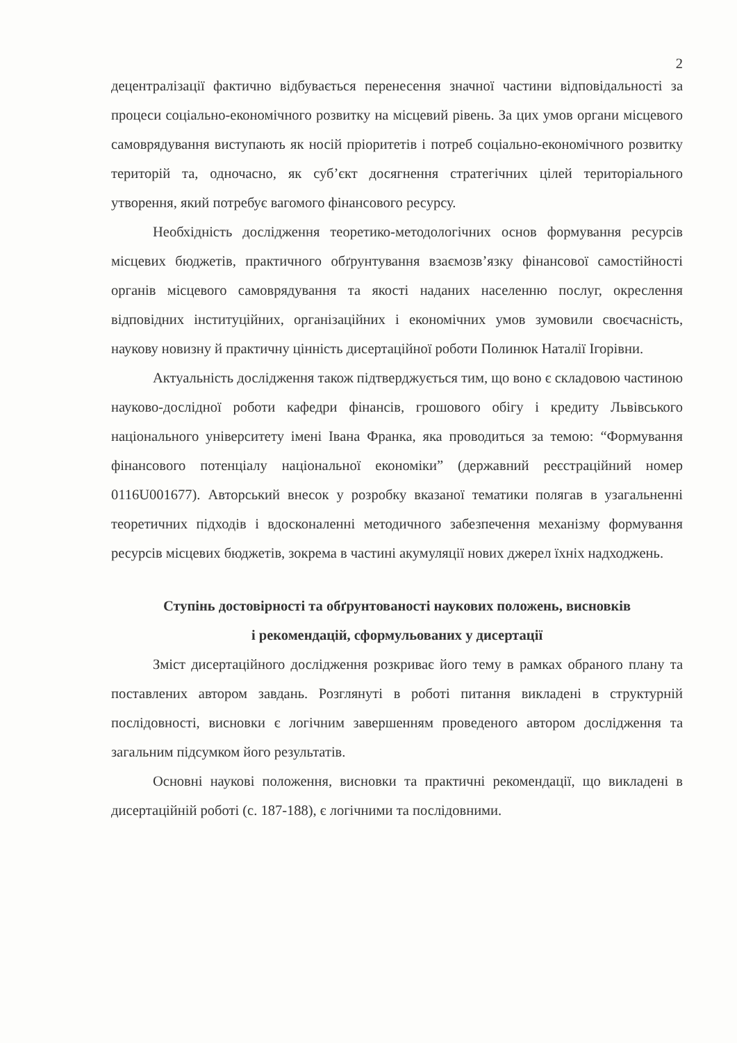2
децентралізації фактично відбувається перенесення значної частини відповідальності за процеси соціально-економічного розвитку на місцевий рівень. За цих умов органи місцевого самоврядування виступають як носій пріоритетів і потреб соціально-економічного розвитку територій та, одночасно, як суб’єкт досягнення стратегічних цілей територіального утворення, який потребує вагомого фінансового ресурсу.
Необхідність дослідження теоретико-методологічних основ формування ресурсів місцевих бюджетів, практичного обґрунтування взаємозв’язку фінансової самостійності органів місцевого самоврядування та якості наданих населенню послуг, окреслення відповідних інституційних, організаційних і економічних умов зумовили своєчасність, наукову новизну й практичну цінність дисертаційної роботи Полинюк Наталії Ігорівни.
Актуальність дослідження також підтверджується тим, що воно є складовою частиною науково-дослідної роботи кафедри фінансів, грошового обігу і кредиту Львівського національного університету імені Івана Франка, яка проводиться за темою: “Формування фінансового потенціалу національної економіки” (державний реєстраційний номер 0116U001677). Авторський внесок у розробку вказаної тематики полягав в узагальненні теоретичних підходів і вдосконаленні методичного забезпечення механізму формування ресурсів місцевих бюджетів, зокрема в частині акумуляції нових джерел їхніх надходжень.
Ступінь достовірності та обґрунтованості наукових положень, висновків
і рекомендацій, сформульованих у дисертації
Зміст дисертаційного дослідження розкриває його тему в рамках обраного плану та поставлених автором завдань. Розглянуті в роботі питання викладені в структурній послідовності, висновки є логічним завершенням проведеного автором дослідження та загальним підсумком його результатів.
Основні наукові положення, висновки та практичні рекомендації, що викладені в дисертаційній роботі (с. 187-188), є логічними та послідовними.